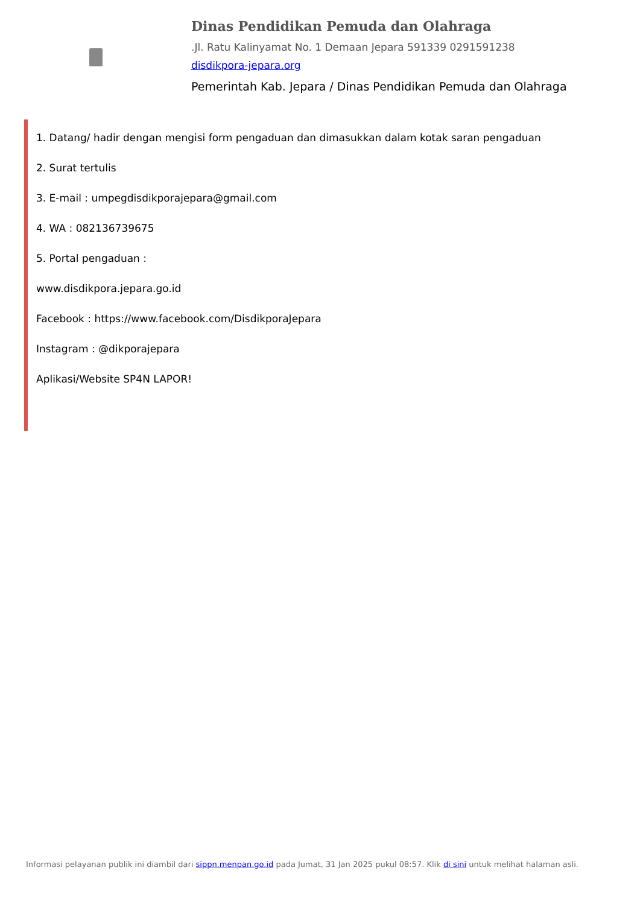Dinas Pendidikan Pemuda dan Olahraga
.Jl. Ratu Kalinyamat No. 1 Demaan Jepara 591339 0291591238
disdikpora-jepara.org
Pemerintah Kab. Jepara / Dinas Pendidikan Pemuda dan Olahraga
1. Datang/ hadir dengan mengisi form pengaduan dan dimasukkan dalam kotak saran pengaduan
2. Surat tertulis
3. E-mail : umpegdisdikporajepara@gmail.com
4. WA : 082136739675
5. Portal pengaduan :
www.disdikpora.jepara.go.id
Facebook : https://www.facebook.com/DisdikporaJepara
Instagram : @dikporajepara
Aplikasi/Website SP4N LAPOR!
Informasi pelayanan publik ini diambil dari sippn.menpan.go.id pada Jumat, 31 Jan 2025 pukul 08:57. Klik di sini untuk melihat halaman asli.